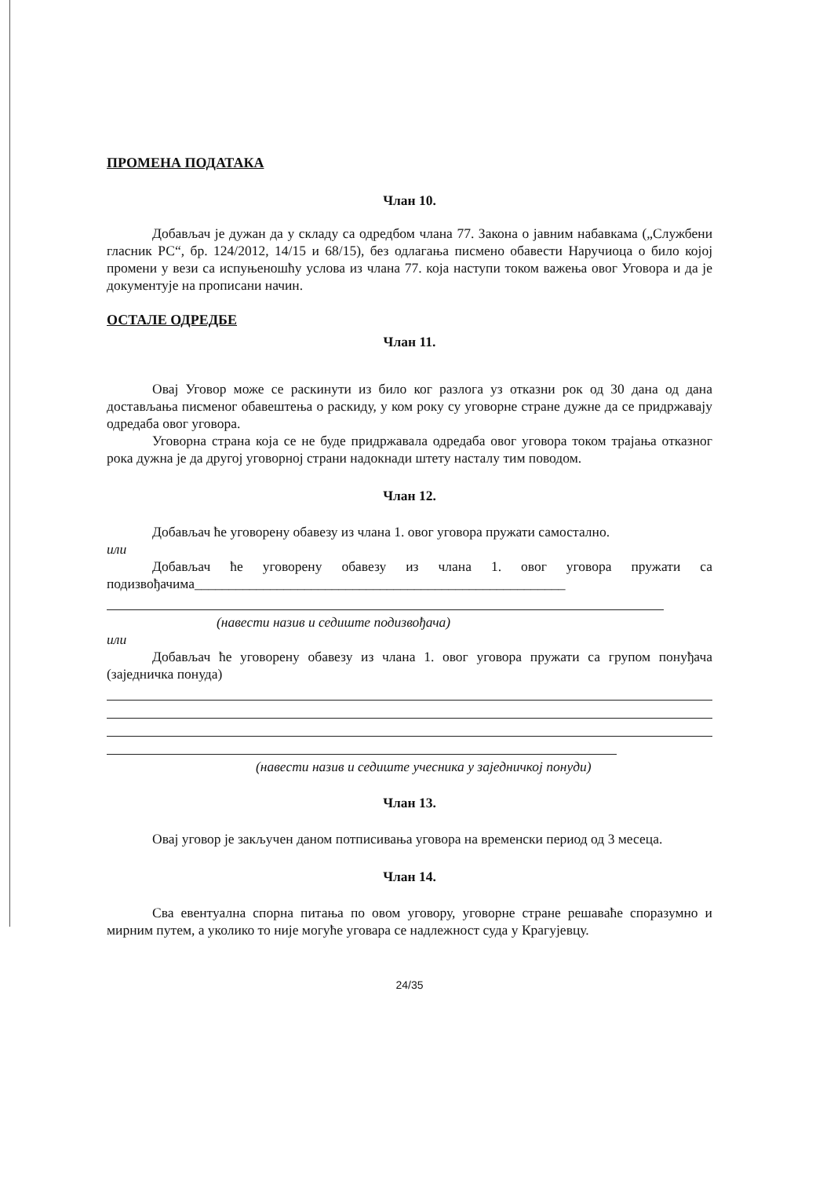ПРОМЕНА ПОДАТАКА
Члан 10.
Добављач је дужан да у складу са одредбом члана 77. Закона о јавним набавкама („Службени гласник РС“, бр. 124/2012, 14/15 и 68/15), без одлагања писмено обавести Наручиоца о било којој промени у вези са испуњеношћу услова из члана 77. која наступи током важења овог Уговора и да је документује на прописани начин.
ОСТАЛЕ ОДРЕДБЕ
Члан 11.
Овај Уговор може се раскинути из било ког разлога уз отказни рок од 30 дана од дана достављања писменог обавештења о раскиду, у ком року су уговорне стране дужне да се придржавају одредаба овог уговора.
Уговорна страна која се не буде придржавала одредаба овог уговора током трајања отказног рока дужна је да другој уговорној страни надокнади штету насталу тим поводом.
Члан 12.
Добављач ће уговорену обавезу из члана 1. овог уговора пружати самостално.
или
Добављач ће уговорену обавезу из члана 1. овог уговора пружати са подизвођачима______________________________________________________
(навести назив и седиште подизвођача)
или
Добављач ће уговорену обавезу из члана 1. овог уговора пружати са групом понуђача (заједничка понуда)
(навести назив и седиште учесника у заједничкој понуди)
Члан 13.
Овај уговор је закључен даном потписивања уговора на временски период од 3 месеца.
Члан 14.
Сва евентуална спорна питања по овом уговору, уговорне стране решаваће споразумно и мирним путем, а уколико то није могуће уговара се надлежност суда у Крагујевцу.
24/35